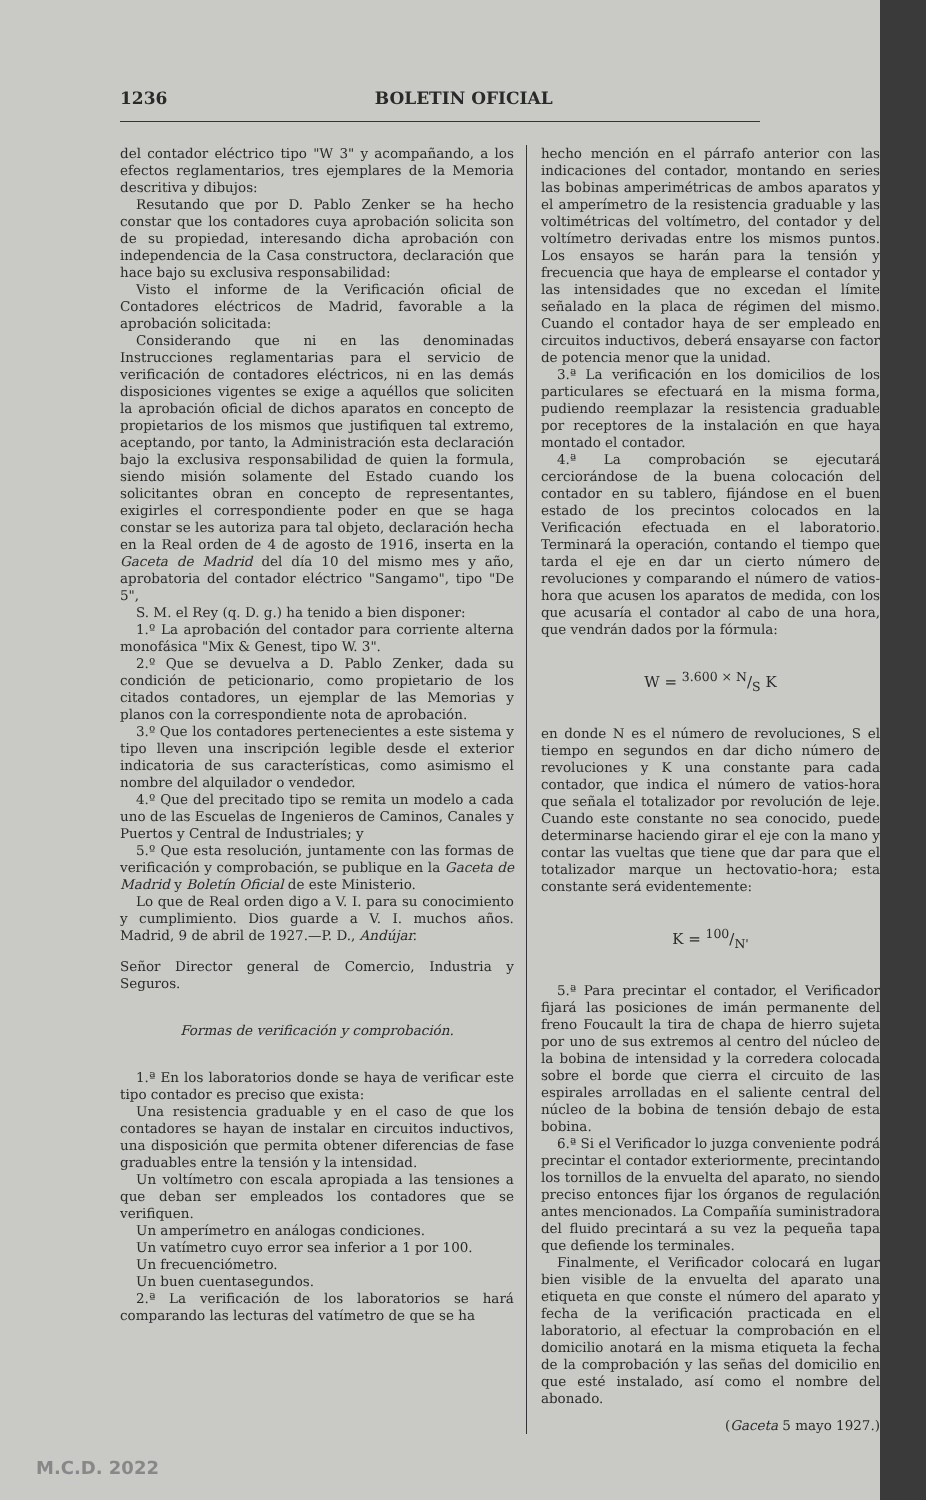1236 BOLETIN OFICIAL
del contador eléctrico tipo "W 3" y acompañando, a los efectos reglamentarios, tres ejemplares de la Memoria descritiva y dibujos:
Resutando que por D. Pablo Zenker se ha hecho constar que los contadores cuya aprobación solicita son de su propiedad, interesando dicha aprobación con independencia de la Casa constructora, declaración que hace bajo su exclusiva responsabilidad:
Visto el informe de la Verificación oficial de Contadores eléctricos de Madrid, favorable a la aprobación solicitada:
Considerando que ni en las denominadas Instrucciones reglamentarias para el servicio de verificación de contadores eléctricos, ni en las demás disposiciones vigentes se exige a aquéllos que soliciten la aprobación oficial de dichos aparatos en concepto de propietarios de los mismos que justifiquen tal extremo, aceptando, por tanto, la Administración esta declaración bajo la exclusiva responsabilidad de quien la formula, siendo misión solamente del Estado cuando los solicitantes obran en concepto de representantes, exigirles el correspondiente poder en que se haga constar se les autoriza para tal objeto, declaración hecha en la Real orden de 4 de agosto de 1916, inserta en la Gaceta de Madrid del día 10 del mismo mes y año, aprobatoria del contador eléctrico "Sangamo", tipo "De 5",
S. M. el Rey (q. D. g.) ha tenido a bien disponer:
1.º La aprobación del contador para corriente alterna monofásica "Mix & Genest, tipo W. 3".
2.º Que se devuelva a D. Pablo Zenker, dada su condición de peticionario, como propietario de los citados contadores, un ejemplar de las Memorias y planos con la correspondiente nota de aprobación.
3.º Que los contadores pertenecientes a este sistema y tipo lleven una inscripción legible desde el exterior indicatoria de sus características, como asimismo el nombre del alquilador o vendedor.
4.º Que del precitado tipo se remita un modelo a cada uno de las Escuelas de Ingenieros de Caminos, Canales y Puertos y Central de Industriales; y
5.º Que esta resolución, juntamente con las formas de verificación y comprobación, se publique en la Gaceta de Madrid y Boletín Oficial de este Ministerio.
Lo que de Real orden digo a V. I. para su conocimiento y cumplimiento. Dios guarde a V. I. muchos años. Madrid, 9 de abril de 1927.—P. D., Andújar.
Señor Director general de Comercio, Industria y Seguros.
Formas de verificación y comprobación.
1.ª En los laboratorios donde se haya de verificar este tipo contador es preciso que exista:
Una resistencia graduable y en el caso de que los contadores se hayan de instalar en circuitos inductivos, una disposición que permita obtener diferencias de fase graduables entre la tensión y la intensidad.
Un voltímetro con escala apropiada a las tensiones a que deban ser empleados los contadores que se verifiquen.
Un amperímetro en análogas condiciones.
Un vatímetro cuyo error sea inferior a 1 por 100.
Un frecuenciómetro.
Un buen cuentasegundos.
2.ª La verificación de los laboratorios se hará comparando las lecturas del vatímetro de que se ha
hecho mención en el párrafo anterior con las indicaciones del contador, montando en series las bobinas amperimétricas de ambos aparatos y el amperímetro de la resistencia graduable y las voltimétricas del voltímetro, del contador y del voltímetro derivadas entre los mismos puntos. Los ensayos se harán para la tensión y frecuencia que haya de emplearse el contador y las intensidades que no excedan el límite señalado en la placa de régimen del mismo. Cuando el contador haya de ser empleado en circuitos inductivos, deberá ensayarse con factor de potencia menor que la unidad.
3.ª La verificación en los domicilios de los particulares se efectuará en la misma forma, pudiendo reemplazar la resistencia graduable por receptores de la instalación en que haya montado el contador.
4.ª La comprobación se ejecutará cerciorándose de la buena colocación del contador en su tablero, fijándose en el buen estado de los precintos colocados en la Verificación efectuada en el laboratorio. Terminará la operación, contando el tiempo que tarda el eje en dar un cierto número de revoluciones y comparando el número de vatios-hora que acusen los aparatos de medida, con los que acusaría el contador al cabo de una hora, que vendrán dados por la fórmula:
W = 3.600 × N/S K
en donde N es el número de revoluciones, S el tiempo en segundos en dar dicho número de revoluciones y K una constante para cada contador, que indica el número de vatios-hora que señala el totalizador por revolución de leje. Cuando este constante no sea conocido, puede determinarse haciendo girar el eje con la mano y contar las vueltas que tiene que dar para que el totalizador marque un hectovatio-hora; esta constante será evidentemente:
K = 100/N'
5.ª Para precintar el contador, el Verificador fijará las posiciones de imán permanente del freno Foucault la tira de chapa de hierro sujeta por uno de sus extremos al centro del núcleo de la bobina de intensidad y la corredera colocada sobre el borde que cierra el circuito de las espirales arrolladas en el saliente central del núcleo de la bobina de tensión debajo de esta bobina.
6.ª Si el Verificador lo juzga conveniente podrá precintar el contador exteriormente, precintando los tornillos de la envuelta del aparato, no siendo preciso entonces fijar los órganos de regulación antes mencionados. La Compañía suministradora del fluido precintará a su vez la pequeña tapa que defiende los terminales.
Finalmente, el Verificador colocará en lugar bien visible de la envuelta del aparato una etiqueta en que conste el número del aparato y fecha de la verificación practicada en el laboratorio, al efectuar la comprobación en el domicilio anotará en la misma etiqueta la fecha de la comprobación y las señas del domicilio en que esté instalado, así como el nombre del abonado.
(Gaceta 5 mayo 1927.)
M.C.D. 2022